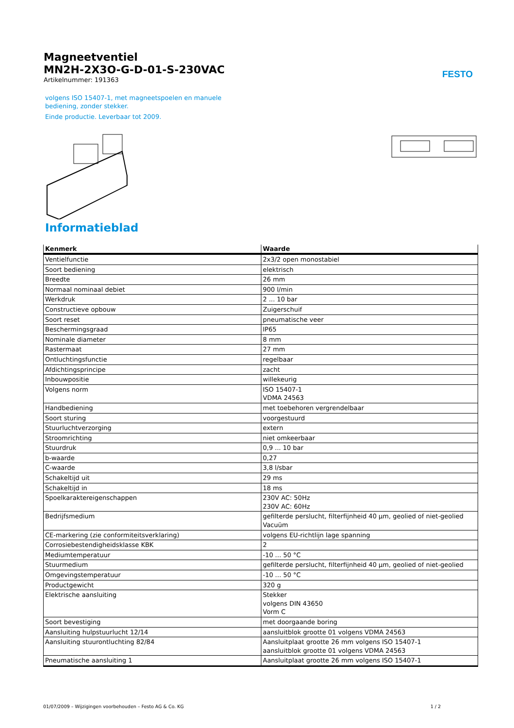Magneetventiel
MN2H-2X3O-G-D-01-S-230VAC
Artikelnummer: 191363
FESTO
volgens ISO 15407-1, met magneetspoelen en manuele bediening, zonder stekker.
Einde productie. Leverbaar tot 2009.
Informatieblad
| Kenmerk | Waarde |
| --- | --- |
| Ventielfunctie | 2x3/2 open monostabiel |
| Soort bediening | elektrisch |
| Breedte | 26 mm |
| Normaal nominaal debiet | 900 l/min |
| Werkdruk | 2 ... 10 bar |
| Constructieve opbouw | Zuigerschuif |
| Soort reset | pneumatische veer |
| Beschermingsgraad | IP65 |
| Nominale diameter | 8 mm |
| Rastermaat | 27 mm |
| Ontluchtingsfunctie | regelbaar |
| Afdichtingsprincipe | zacht |
| Inbouwpositie | willekeurig |
| Volgens norm | ISO 15407-1 VDMA 24563 |
| Handbediening | met toebehoren vergrendelbaar |
| Soort sturing | voorgestuurd |
| Stuurluchtverzorging | extern |
| Stroomrichting | niet omkeerbaar |
| Stuurdruk | 0,9 ... 10 bar |
| b-waarde | 0,27 |
| C-waarde | 3,8 l/sbar |
| Schakeltijd uit | 29 ms |
| Schakeltijd in | 18 ms |
| Spoelkaraktereigenschappen | 230V AC: 50Hz 230V AC: 60Hz |
| Bedrijfsmedium | gefilterde perslucht, filterfijnheid 40 µm, geolied of niet-geolied Vacuüm |
| CE-markering (zie conformiteitsverklaring) | volgens EU-richtlijn lage spanning |
| Corrosiebestendigheidsklasse KBK | 2 |
| Mediumtemperatuur | -10 ... 50 °C |
| Stuurmedium | gefilterde perslucht, filterfijnheid 40 µm, geolied of niet-geolied |
| Omgevingstemperatuur | -10 ... 50 °C |
| Productgewicht | 320 g |
| Elektrische aansluiting | Stekker volgens DIN 43650 Vorm C |
| Soort bevestiging | met doorgaande boring |
| Aansluiting hulpstuurlucht 12/14 | aansluitblok grootte 01 volgens VDMA 24563 |
| Aansluiting stuurontluchting 82/84 | Aansluitplaat grootte 26 mm volgens ISO 15407-1 aansluitblok grootte 01 volgens VDMA 24563 |
| Pneumatische aansluiting 1 | Aansluitplaat grootte 26 mm volgens ISO 15407-1 |
01/07/2009 – Wijzigingen voorbehouden – Festo AG & Co. KG 1 / 2